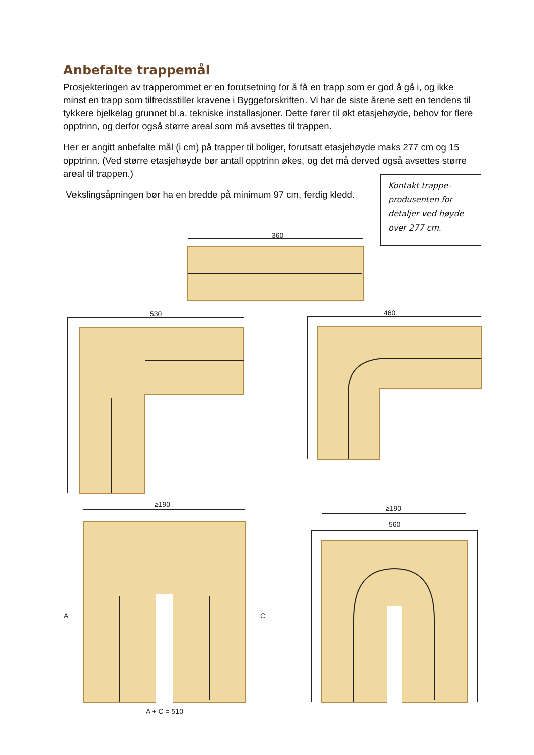Anbefalte trappemål
Prosjekteringen av trapperommet er en forutsetning for å få en trapp som er god å gå i, og ikke minst en trapp som tilfredsstiller kravene i Byggeforskriften. Vi har de siste årene sett en tendens til tykkere bjelkelag grunnet bl.a. tekniske installasjoner. Dette fører til økt etasjehøyde, behov for flere opptrinn, og derfor også større areal som må avsettes til trappen.
Her er angitt anbefalte mål (i cm) på trapper til boliger, forutsatt etasjehøyde maks 277 cm og 15 opptrinn. (Ved større etasjehøyde bør antall opptrinn økes, og det må derved også avsettes større areal til trappen.)
Vekslingsåpningen bør ha en bredde på minimum 97 cm, ferdig kledd.
Kontakt trappe-produsenten for detaljer ved høyde over 277 cm.
360
530
460
≥190
A
C
A + C = 510
≥190
560